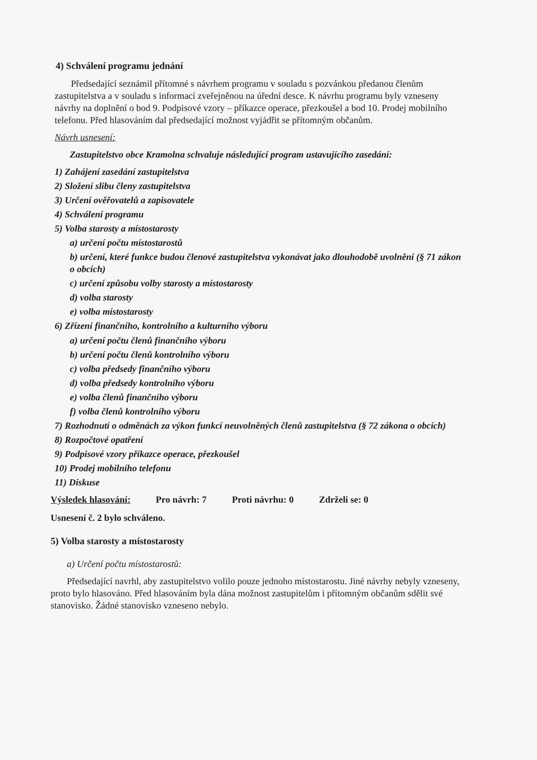4) Schválení programu jednání
Předsedající seznámil přítomné s návrhem programu v souladu s pozvánkou předanou členům zastupitelstva a v souladu s informací zveřejněnou na úřední desce. K návrhu programu byly vzneseny návrhy na doplnění o bod 9. Podpisové vzory – příkazce operace, přezkoušel a bod 10. Prodej mobilního telefonu. Před hlasováním dal předsedající možnost vyjádřit se přítomným občanům.
Návrh usnesení:
Zastupitelstvo obce Kramolna schvaluje následující program ustavujícího zasedání:
1) Zahájení zasedání zastupitelstva
2) Složení slibu členy zastupitelstva
3) Určení ověřovatelů a zapisovatele
4) Schválení programu
5) Volba starosty a místostarosty
a) určení počtu místostarostů
b) určení, které funkce budou členové zastupitelstva vykonávat jako dlouhodobě uvolnění (§ 71 zákon o obcích)
c) určení způsobu volby starosty a místostarosty
d) volba starosty
e) volba místostarosty
6) Zřízení finančního, kontrolního a kulturního výboru
a) určení počtu členů finančního výboru
b) určení počtu členů kontrolního výboru
c) volba předsedy finančního výboru
d) volba předsedy kontrolního výboru
e) volba členů finančního výboru
f) volba členů kontrolního výboru
7) Rozhodnutí o odměnách za výkon funkcí neuvolněných členů zastupitelstva (§ 72 zákona o obcích)
8) Rozpočtové opatření
9) Podpisové vzory příkazce operace, přezkoušel
10) Prodej mobilního telefonu
11) Diskuse
Výsledek hlasování: Pro návrh: 7 Proti návrhu: 0 Zdrželi se: 0
Usnesení č. 2 bylo schváleno.
5) Volba starosty a místostarosty
a) Určení počtu místostarostů:
Předsedající navrhl, aby zastupitelstvo volilo pouze jednoho místostarostu. Jiné návrhy nebyly vzneseny, proto bylo hlasováno. Před hlasováním byla dána možnost zastupitelům i přítomným občanům sdělit své stanovisko. Žádné stanovisko vzneseno nebylo.